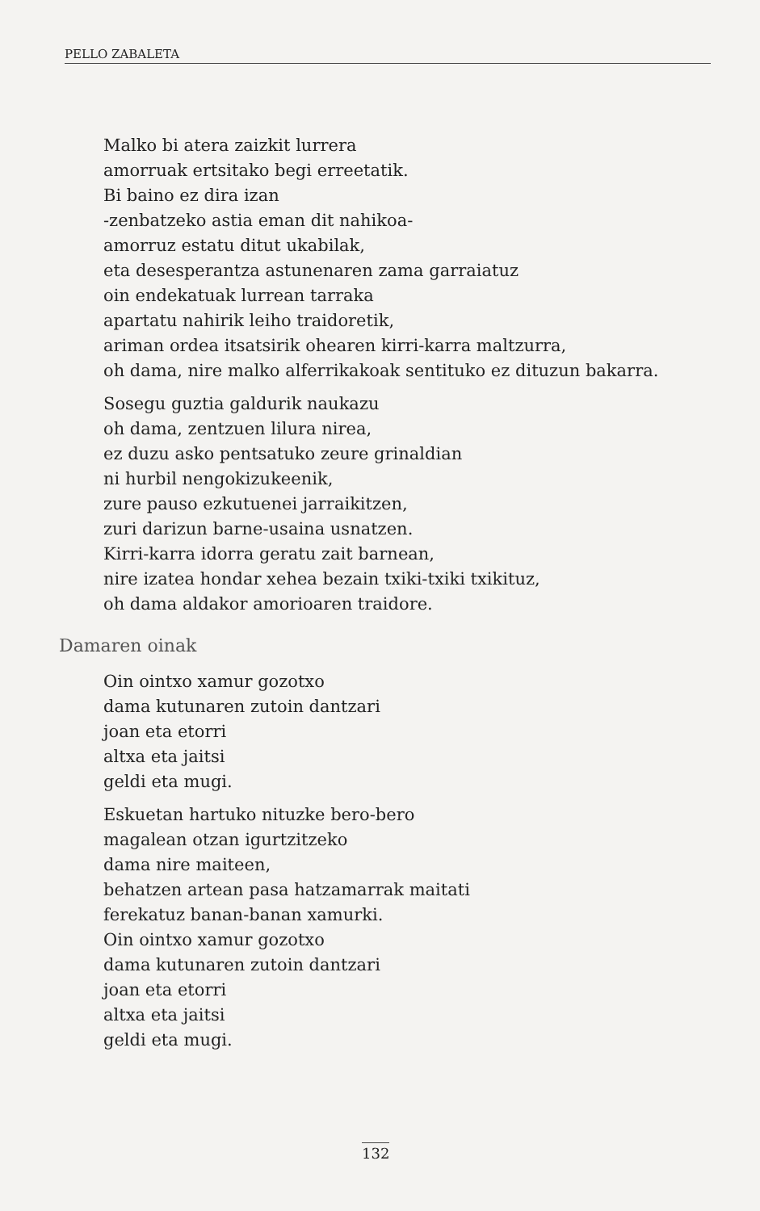PELLO ZABALETA
Malko bi atera zaizkit lurrera
amorruak ertsitako begi erreetatik.
Bi baino ez dira izan
-zenbatzeko astia eman dit nahikoa-
amorruz estatu ditut ukabilak,
eta desesperantza astunenaren zama garraiatuz
oin endekatuak lurrean tarraka
apartatu nahirik leiho traidoretik,
ariman ordea itsatsirik ohearen kirri-karra maltzurra,
oh dama, nire malko alferrikakoak sentituko ez dituzun bakarra.
Sosegu guztia galdurik naukazu
oh dama, zentzuen lilura nirea,
ez duzu asko pentsatuko zeure grinaldian
ni hurbil nengokizukeenik,
zure pauso ezkutuenei jarraikitzen,
zuri darizun barne-usaina usnatzen.
Kirri-karra idorra geratu zait barnean,
nire izatea hondar xehea bezain txiki-txiki txikituz,
oh dama aldakor amorioaren traidore.
Damaren oinak
Oin ointxo xamur gozotxo
dama kutunaren zutoin dantzari
joan eta etorri
altxa eta jaitsi
geldi eta mugi.
Eskuetan hartuko nituzke bero-bero
magalean otzan igurtzitzeko
dama nire maiteen,
behatzen artean pasa hatzamarrak maitati
ferekatuz banan-banan xamurki.
Oin ointxo xamur gozotxo
dama kutunaren zutoin dantzari
joan eta etorri
altxa eta jaitsi
geldi eta mugi.
132